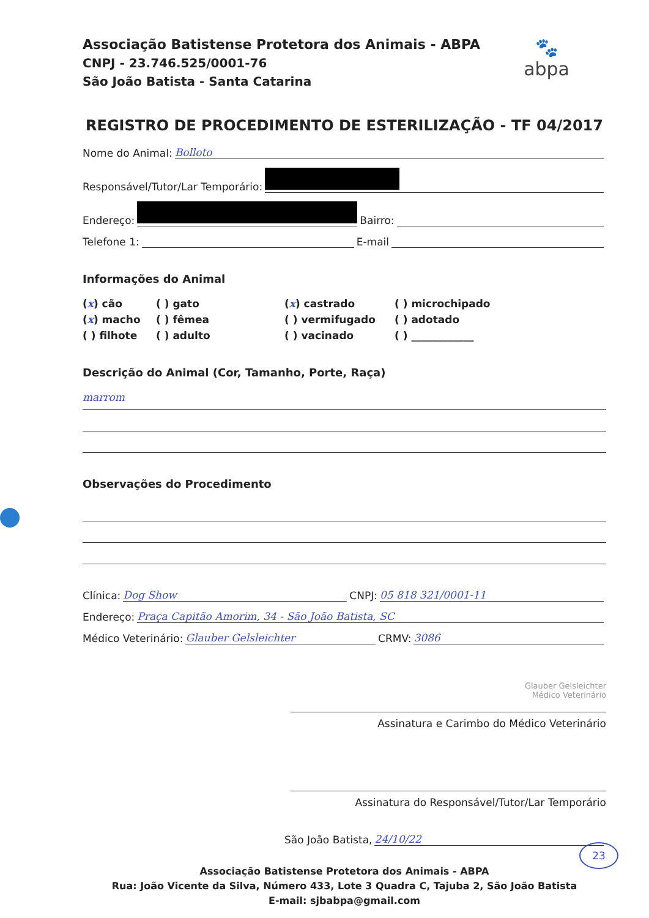Associação Batistense Protetora dos Animais - ABPA
CNPJ - 23.746.525/0001-76
São João Batista - Santa Catarina
🐾
abpa
REGISTRO DE PROCEDIMENTO DE ESTERILIZAÇÃO - TF 04/2017
Nome do Animal: Bolloto
Responsável/Tutor/Lar Temporário:
Endereço: Bairro:
Telefone 1: E-mail
Informações do Animal
(x) cão
( ) gato
(x) castrado
( ) microchipado
(x) macho
( ) fêmea
( ) vermifugado
( ) adotado
( ) filhote
( ) adulto
( ) vacinado
( ) ____________
Descrição do Animal (Cor, Tamanho, Porte, Raça)
marrom
Observações do Procedimento
Clínica: Dog Show CNPJ: 05 818 321/0001-11
Endereço: Praça Capitão Amorim, 34 - São João Batista, SC
Médico Veterinário: Glauber Gelsleichter CRMV: 3086
Glauber Gelsleichter
Médico Veterinário
Assinatura e Carimbo do Médico Veterinário
Assinatura do Responsável/Tutor/Lar Temporário
São João Batista, 24/10/22
Associação Batistense Protetora dos Animais - ABPA
Rua: João Vicente da Silva, Número 433, Lote 3 Quadra C, Tajuba 2, São João Batista
E-mail: sjbabpa@gmail.com
23